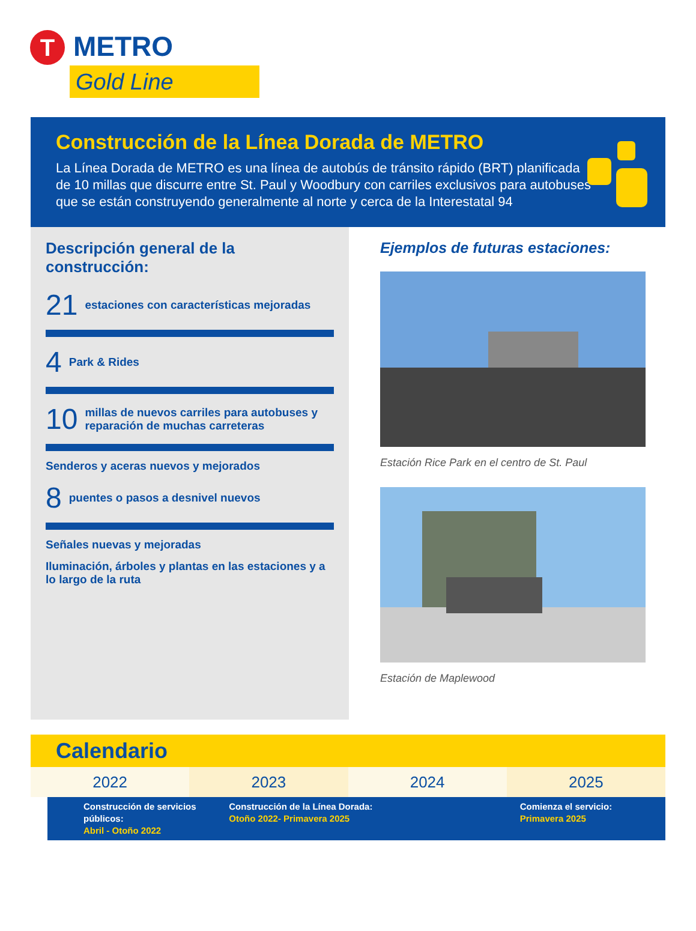T METRO
Gold Line
Construcción de la Línea Dorada de METRO
La Línea Dorada de METRO es una línea de autobús de tránsito rápido (BRT) planificada de 10 millas que discurre entre St. Paul y Woodbury con carriles exclusivos para autobuses que se están construyendo generalmente al norte y cerca de la Interestatal 94
Descripción general de la construcción:
21 estaciones con características mejoradas
4 Park & Rides
10 millas de nuevos carriles para autobuses y reparación de muchas carreteras
Senderos y aceras nuevos y mejorados
8 puentes o pasos a desnivel nuevos
Señales nuevas y mejoradas
Iluminación, árboles y plantas en las estaciones y a lo largo de la ruta
Ejemplos de futuras estaciones:
Estación Rice Park en el centro de St. Paul
Estación de Maplewood
Calendario
2022 2023 2024 2025
Construcción de servicios públicos:
Abril - Otoño 2022
Construcción de la Línea Dorada:
Otoño 2022- Primavera 2025
Comienza el servicio:
Primavera 2025